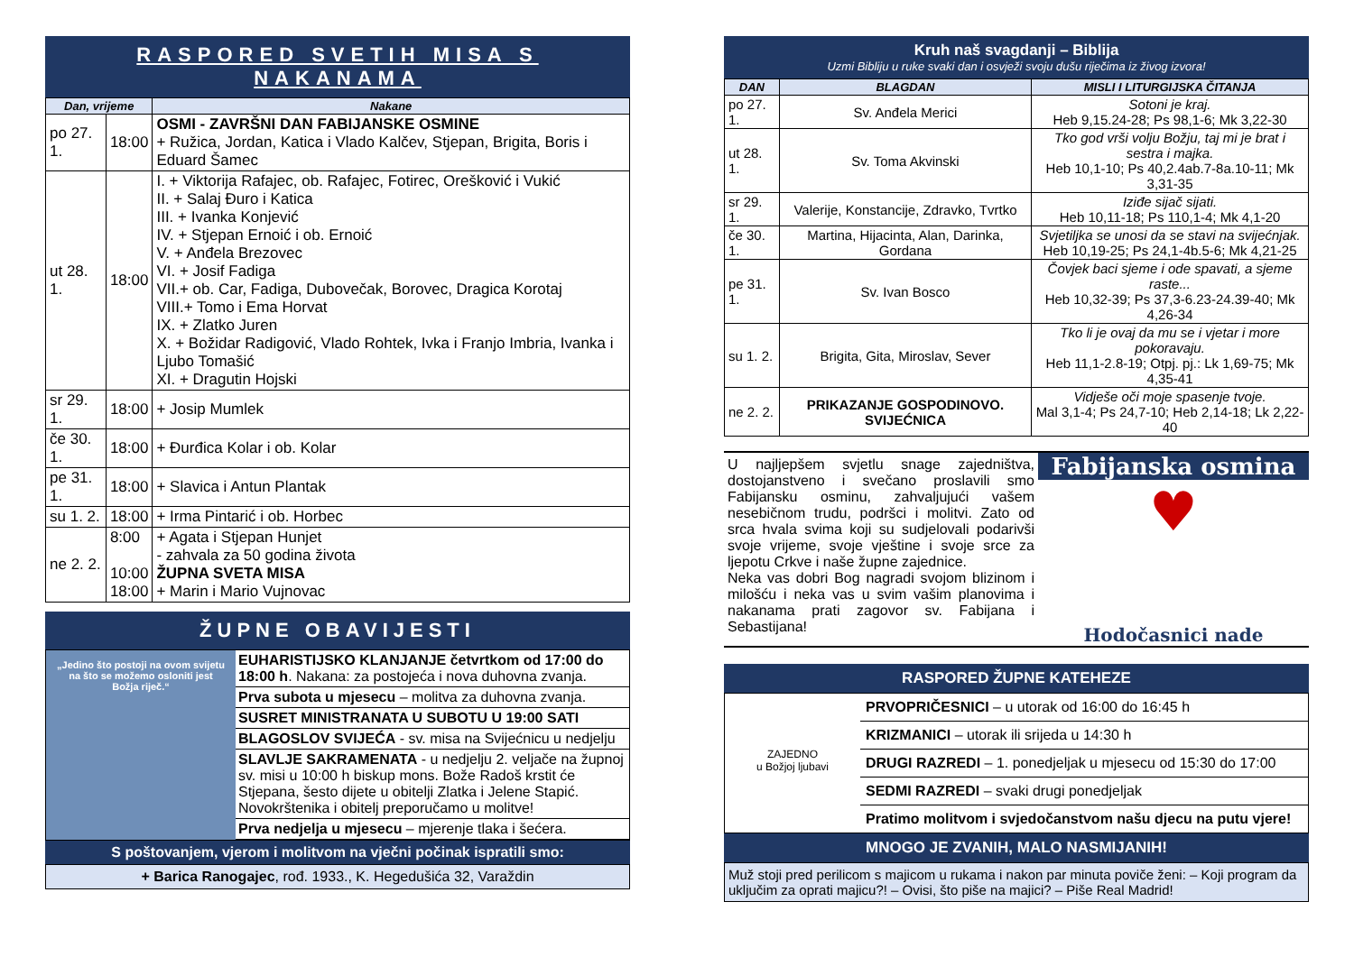RASPORED SVETIH MISA S NAKANAMA
| Dan, vrijeme | | Nakane |
| --- | --- | --- |
| po 27. 1. | 18:00 | OSMI - ZAVRŠNI DAN FABIJANSKE OSMINE + Ružica, Jordan, Katica i Vlado Kalčev, Stjepan, Brigita, Boris i Eduard Šamec |
| ut 28. 1. | 18:00 | I. + Viktorija Rafajec, ob. Rafajec, Fotirec, Orešković i Vukić II. + Salaj Đuro i Katica III. + Ivanka Konjević IV. + Stjepan Ernoić i ob. Ernoić V. + Anđela Brezovec VI. + Josif Fadiga VII.+ ob. Car, Fadiga, Dubovečak, Borovec, Dragica Korotaj VIII.+ Tomo i Ema Horvat IX. + Zlatko Juren X. + Božidar Radigović, Vlado Rohtek, Ivka i Franjo Imbria, Ivanka i Ljubo Tomašić XI. + Dragutin Hojski |
| sr 29. 1. | 18:00 | + Josip Mumlek |
| če 30. 1. | 18:00 | + Đurđica Kolar i ob. Kolar |
| pe 31. 1. | 18:00 | + Slavica i Antun Plantak |
| su 1. 2. | 18:00 | + Irma Pintarić i ob. Horbec |
| ne 2. 2. | 8:00 10:00 18:00 | + Agata i Stjepan Hunjet - zahvala za 50 godina života ŽUPNA SVETA MISA + Marin i Mario Vujnovac |
ŽUPNE OBAVIJESTI
„Jedino što postoji na ovom svijetu na što se možemo osloniti jest Božja riječ.“
EUHARISTIJSKO KLANJANJE četvrtkom od 17:00 do 18:00 h. Nakana: za postojeća i nova duhovna zvanja.
Prva subota u mjesecu – molitva za duhovna zvanja.
SUSRET MINISTRANATA U SUBOTU U 19:00 SATI
BLAGOSLOV SVIJEĆA - sv. misa na Svijećnicu u nedjelju
SLAVLJE SAKRAMENATA - u nedjelju 2. veljače na župnoj sv. misi u 10:00 h biskup mons. Bože Radoš krstit će Stjepana, šesto dijete u obitelji Zlatka i Jelene Stapić. Novokrštenika i obitelj preporučamo u molitve!
Prva nedjelja u mjesecu – mjerenje tlaka i šećera.
S poštovanjem, vjerom i molitvom na vječni počinak ispratili smo:
+ Barica Ranogajec, rođ. 1933., K. Hegedušića 32, Varaždin
Kruh naš svagdanji – Biblija
Uzmi Bibliju u ruke svaki dan i osvježi svoju dušu riječima iz živog izvora!
| DAN | BLAGDAN | MISLI I LITURGIJSKA ČITANJA |
| --- | --- | --- |
| po 27. 1. | Sv. Anđela Merici | Sotoni je kraj. Heb 9,15.24-28; Ps 98,1-6; Mk 3,22-30 |
| ut 28. 1. | Sv. Toma Akvinski | Tko god vrši volju Božju, taj mi je brat i sestra i majka. Heb 10,1-10; Ps 40,2.4ab.7-8a.10-11; Mk 3,31-35 |
| sr 29. 1. | Valerije, Konstancije, Zdravko, Tvrtko | Iziđe sijač sijati. Heb 10,11-18; Ps 110,1-4; Mk 4,1-20 |
| če 30. 1. | Martina, Hijacinta, Alan, Darinka, Gordana | Svjetiljka se unosi da se stavi na svijećnjak. Heb 10,19-25; Ps 24,1-4b.5-6; Mk 4,21-25 |
| pe 31. 1. | Sv. Ivan Bosco | Čovjek baci sjeme i ode spavati, a sjeme raste... Heb 10,32-39; Ps 37,3-6.23-24.39-40; Mk 4,26-34 |
| su 1. 2. | Brigita, Gita, Miroslav, Sever | Tko li je ovaj da mu se i vjetar i more pokoravaju. Heb 11,1-2.8-19; Otpj. pj.: Lk 1,69-75; Mk 4,35-41 |
| ne 2. 2. | PRIKAZANJE GOSPODINOVO. SVIJEĆNICA | Vidješe oči moje spasenje tvoje. Mal 3,1-4; Ps 24,7-10; Heb 2,14-18; Lk 2,22-40 |
U najljepšem svjetlu snage zajedništva, dostojanstveno i svečano proslavili smo Fabijansku osminu, zahvaljujući vašem nesebičnom trudu, podršci i molitvi. Zato od srca hvala svima koji su sudjelovali podarivši svoje vrijeme, svoje vještine i svoje srce za ljepotu Crkve i naše župne zajednice.
Neka vas dobri Bog nagradi svojom blizinom i milošću i neka vas u svim vašim planovima i nakanama prati zagovor sv. Fabijana i Sebastijana!
Fabijanska osmina
♥
Hodočasnici nade
RASPORED ŽUPNE KATEHEZE
ZAJEDNO
u Božjoj ljubavi
PRVOPRIČESNICI – u utorak od 16:00 do 16:45 h
KRIZMANICI – utorak ili srijeda u 14:30 h
DRUGI RAZREDI – 1. ponedjeljak u mjesecu od 15:30 do 17:00
SEDMI RAZREDI – svaki drugi ponedjeljak
Pratimo molitvom i svjedočanstvom našu djecu na putu vjere!
MNOGO JE ZVANIH, MALO NASMIJANIH!
Muž stoji pred perilicom s majicom u rukama i nakon par minuta poviče ženi: – Koji program da uključim za oprati majicu?! – Ovisi, što piše na majici? – Piše Real Madrid!